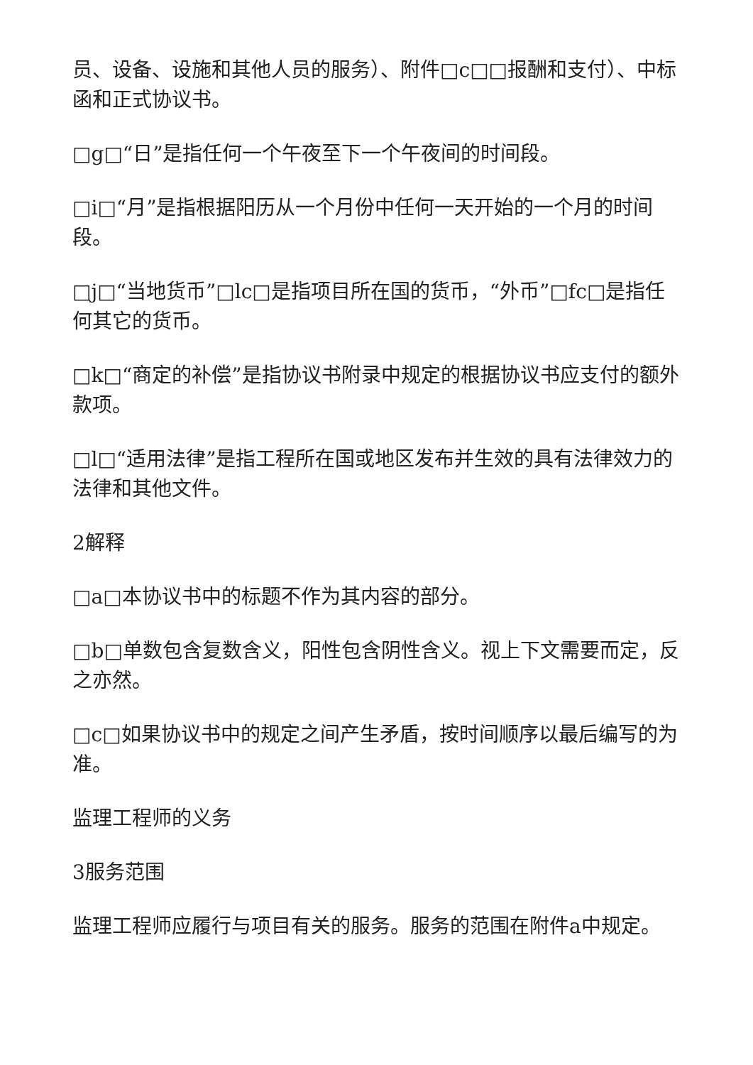员、设备、设施和其他人员的服务）、附件□c□□报酬和支付）、中标函和正式协议书。
□g□“日”是指任何一个午夜至下一个午夜间的时间段。
□i□“月”是指根据阳历从一个月份中任何一天开始的一个月的时间段。
□j□“当地货币”□lc□是指项目所在国的货币，“外币”□fc□是指任何其它的货币。
□k□“商定的补偿”是指协议书附录中规定的根据协议书应支付的额外款项。
□l□“适用法律”是指工程所在国或地区发布并生效的具有法律效力的法律和其他文件。
2解释
□a□本协议书中的标题不作为其内容的部分。
□b□单数包含复数含义，阳性包含阴性含义。视上下文需要而定，反之亦然。
□c□如果协议书中的规定之间产生矛盾，按时间顺序以最后编写的为准。
监理工程师的义务
3服务范围
监理工程师应履行与项目有关的服务。服务的范围在附件a中规定。